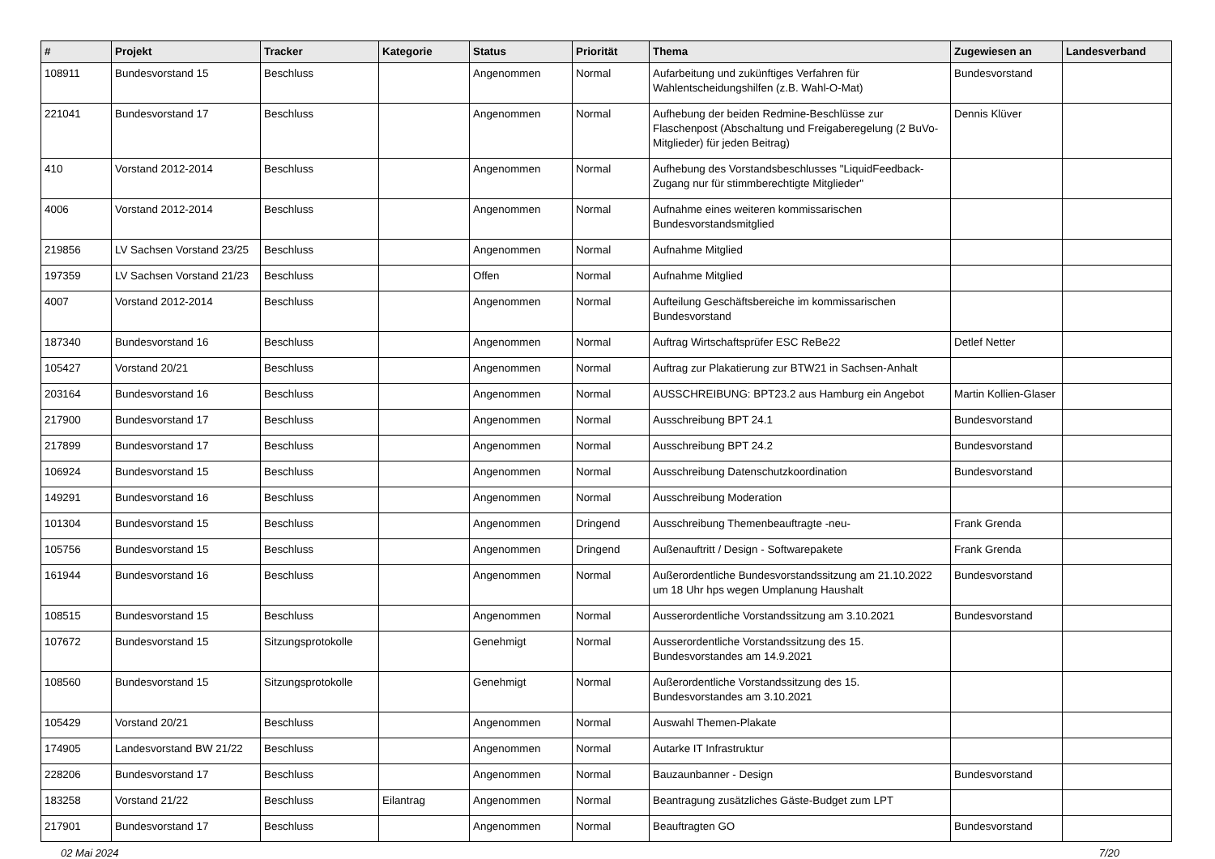| # | Projekt | Tracker | Kategorie | Status | Priorität | Thema | Zugewiesen an | Landesverband |
| --- | --- | --- | --- | --- | --- | --- | --- | --- |
| 108911 | Bundesvorstand 15 | Beschluss | | Angenommen | Normal | Aufarbeitung und zukünftiges Verfahren für Wahlentscheidungshilfen (z.B. Wahl-O-Mat) | Bundesvorstand | |
| 221041 | Bundesvorstand 17 | Beschluss | | Angenommen | Normal | Aufhebung der beiden Redmine-Beschlüsse zur Flaschenpost (Abschaltung und Freigaberegelung (2 BuVo-Mitglieder) für jeden Beitrag) | Dennis Klüver | |
| 410 | Vorstand 2012-2014 | Beschluss | | Angenommen | Normal | Aufhebung des Vorstandsbeschlusses "LiquidFeedback-Zugang nur für stimmberechtigte Mitglieder" | | |
| 4006 | Vorstand 2012-2014 | Beschluss | | Angenommen | Normal | Aufnahme eines weiteren kommissarischen Bundesvorstandsmitglied | | |
| 219856 | LV Sachsen Vorstand 23/25 | Beschluss | | Angenommen | Normal | Aufnahme Mitglied | | |
| 197359 | LV Sachsen Vorstand 21/23 | Beschluss | | Offen | Normal | Aufnahme Mitglied | | |
| 4007 | Vorstand 2012-2014 | Beschluss | | Angenommen | Normal | Aufteilung Geschäftsbereiche im kommissarischen Bundesvorstand | | |
| 187340 | Bundesvorstand 16 | Beschluss | | Angenommen | Normal | Auftrag Wirtschaftsprüfer ESC ReBe22 | Detlef Netter | |
| 105427 | Vorstand 20/21 | Beschluss | | Angenommen | Normal | Auftrag zur Plakatierung zur BTW21 in Sachsen-Anhalt | | |
| 203164 | Bundesvorstand 16 | Beschluss | | Angenommen | Normal | AUSSCHREIBUNG: BPT23.2 aus Hamburg ein Angebot | Martin Kollien-Glaser | |
| 217900 | Bundesvorstand 17 | Beschluss | | Angenommen | Normal | Ausschreibung BPT 24.1 | Bundesvorstand | |
| 217899 | Bundesvorstand 17 | Beschluss | | Angenommen | Normal | Ausschreibung BPT 24.2 | Bundesvorstand | |
| 106924 | Bundesvorstand 15 | Beschluss | | Angenommen | Normal | Ausschreibung Datenschutzkoordination | Bundesvorstand | |
| 149291 | Bundesvorstand 16 | Beschluss | | Angenommen | Normal | Ausschreibung Moderation | | |
| 101304 | Bundesvorstand 15 | Beschluss | | Angenommen | Dringend | Ausschreibung Themenbeauftragte -neu- | Frank Grenda | |
| 105756 | Bundesvorstand 15 | Beschluss | | Angenommen | Dringend | Außenauftritt / Design - Softwarepakete | Frank Grenda | |
| 161944 | Bundesvorstand 16 | Beschluss | | Angenommen | Normal | Außerordentliche Bundesvorstandssitzung am 21.10.2022 um 18 Uhr hps wegen Umplanung Haushalt | Bundesvorstand | |
| 108515 | Bundesvorstand 15 | Beschluss | | Angenommen | Normal | Ausserordentliche Vorstandssitzung am 3.10.2021 | Bundesvorstand | |
| 107672 | Bundesvorstand 15 | Sitzungsprotokolle | | Genehmigt | Normal | Ausserordentliche Vorstandssitzung des 15. Bundesvorstandes am 14.9.2021 | | |
| 108560 | Bundesvorstand 15 | Sitzungsprotokolle | | Genehmigt | Normal | Außerordentliche Vorstandssitzung des 15. Bundesvorstandes am 3.10.2021 | | |
| 105429 | Vorstand 20/21 | Beschluss | | Angenommen | Normal | Auswahl Themen-Plakate | | |
| 174905 | Landesvorstand BW 21/22 | Beschluss | | Angenommen | Normal | Autarke IT Infrastruktur | | |
| 228206 | Bundesvorstand 17 | Beschluss | | Angenommen | Normal | Bauzaunbanner - Design | Bundesvorstand | |
| 183258 | Vorstand 21/22 | Beschluss | Eilantrag | Angenommen | Normal | Beantragung zusätzliches Gäste-Budget zum LPT | | |
| 217901 | Bundesvorstand 17 | Beschluss | | Angenommen | Normal | Beauftragten GO | Bundesvorstand | |
02 Mai 2024 7/20